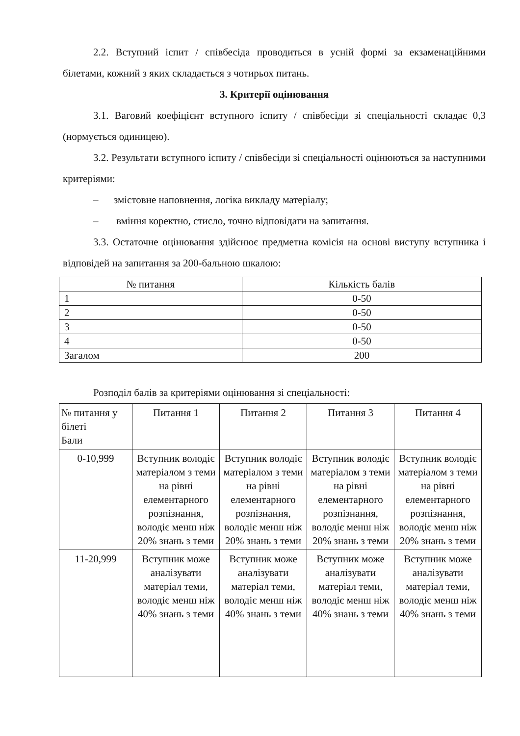2.2. Вступний іспит / співбесіда проводиться в усній формі за екзаменаційними білетами, кожний з яких складається з чотирьох питань.
3. Критерії оцінювання
3.1. Ваговий коефіцієнт вступного іспиту / співбесіди зі спеціальності складає 0,3 (нормується одиницею).
3.2. Результати вступного іспиту / співбесіди зі спеціальності оцінюються за наступними критеріями:
– змістовне наповнення, логіка викладу матеріалу;
– вміння коректно, стисло, точно відповідати на запитання.
3.3. Остаточне оцінювання здійснює предметна комісія на основі виступу вступника і відповідей на запитання за 200-бальною шкалою:
| № питання | Кількість балів |
| --- | --- |
| 1 | 0-50 |
| 2 | 0-50 |
| 3 | 0-50 |
| 4 | 0-50 |
| Загалом | 200 |
Розподіл балів за критеріями оцінювання зі спеціальності:
| № питання у білеті Бали | Питання 1 | Питання 2 | Питання 3 | Питання 4 |
| --- | --- | --- | --- | --- |
| 0-10,999 | Вступник володіє матеріалом з теми на рівні елементарного розпізнання, володіє менш ніж 20% знань з теми | Вступник володіє матеріалом з теми на рівні елементарного розпізнання, володіє менш ніж 20% знань з теми | Вступник володіє матеріалом з теми на рівні елементарного розпізнання, володіє менш ніж 20% знань з теми | Вступник володіє матеріалом з теми на рівні елементарного розпізнання, володіє менш ніж 20% знань з теми |
| 11-20,999 | Вступник може аналізувати матеріал теми, володіє менш ніж 40% знань з теми | Вступник може аналізувати матеріал теми, володіє менш ніж 40% знань з теми | Вступник може аналізувати матеріал теми, володіє менш ніж 40% знань з теми | Вступник може аналізувати матеріал теми, володіє менш ніж 40% знань з теми |